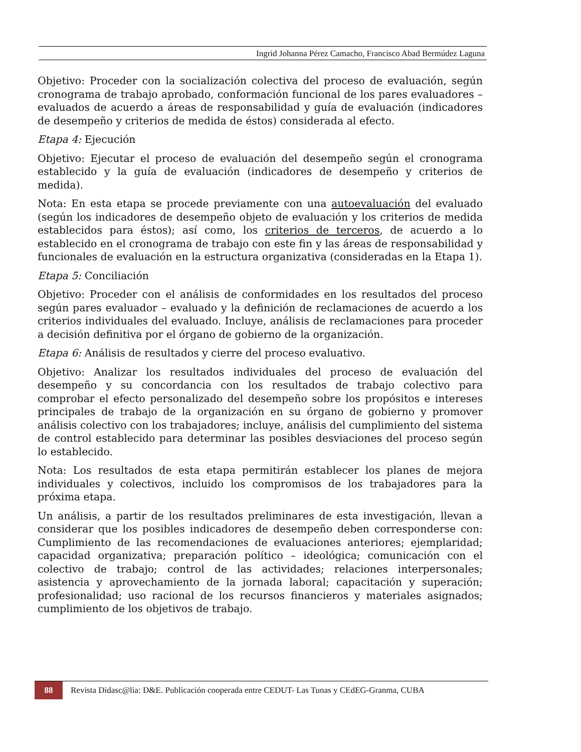Ingrid Johanna Pérez Camacho, Francisco Abad Bermúdez Laguna
Objetivo: Proceder con la socialización colectiva del proceso de evaluación, según cronograma de trabajo aprobado, conformación funcional de los pares evaluadores – evaluados de acuerdo a áreas de responsabilidad y guía de evaluación (indicadores de desempeño y criterios de medida de éstos) considerada al efecto.
Etapa 4: Ejecución
Objetivo: Ejecutar el proceso de evaluación del desempeño según el cronograma establecido y la guía de evaluación (indicadores de desempeño y criterios de medida).
Nota: En esta etapa se procede previamente con una autoevaluación del evaluado (según los indicadores de desempeño objeto de evaluación y los criterios de medida establecidos para éstos); así como, los criterios de terceros, de acuerdo a lo establecido en el cronograma de trabajo con este fin y las áreas de responsabilidad y funcionales de evaluación en la estructura organizativa (consideradas en la Etapa 1).
Etapa 5: Conciliación
Objetivo: Proceder con el análisis de conformidades en los resultados del proceso según pares evaluador – evaluado y la definición de reclamaciones de acuerdo a los criterios individuales del evaluado. Incluye, análisis de reclamaciones para proceder a decisión definitiva por el órgano de gobierno de la organización.
Etapa 6: Análisis de resultados y cierre del proceso evaluativo.
Objetivo: Analizar los resultados individuales del proceso de evaluación del desempeño y su concordancia con los resultados de trabajo colectivo para comprobar el efecto personalizado del desempeño sobre los propósitos e intereses principales de trabajo de la organización en su órgano de gobierno y promover análisis colectivo con los trabajadores; incluye, análisis del cumplimiento del sistema de control establecido para determinar las posibles desviaciones del proceso según lo establecido.
Nota: Los resultados de esta etapa permitirán establecer los planes de mejora individuales y colectivos, incluido los compromisos de los trabajadores para la próxima etapa.
Un análisis, a partir de los resultados preliminares de esta investigación, llevan a considerar que los posibles indicadores de desempeño deben corresponderse con: Cumplimiento de las recomendaciones de evaluaciones anteriores; ejemplaridad; capacidad organizativa; preparación político – ideológica; comunicación con el colectivo de trabajo; control de las actividades; relaciones interpersonales; asistencia y aprovechamiento de la jornada laboral; capacitación y superación; profesionalidad; uso racional de los recursos financieros y materiales asignados; cumplimiento de los objetivos de trabajo.
88 Revista Didasc@lia: D&E. Publicación cooperada entre CEDUT- Las Tunas y CEdEG-Granma, CUBA